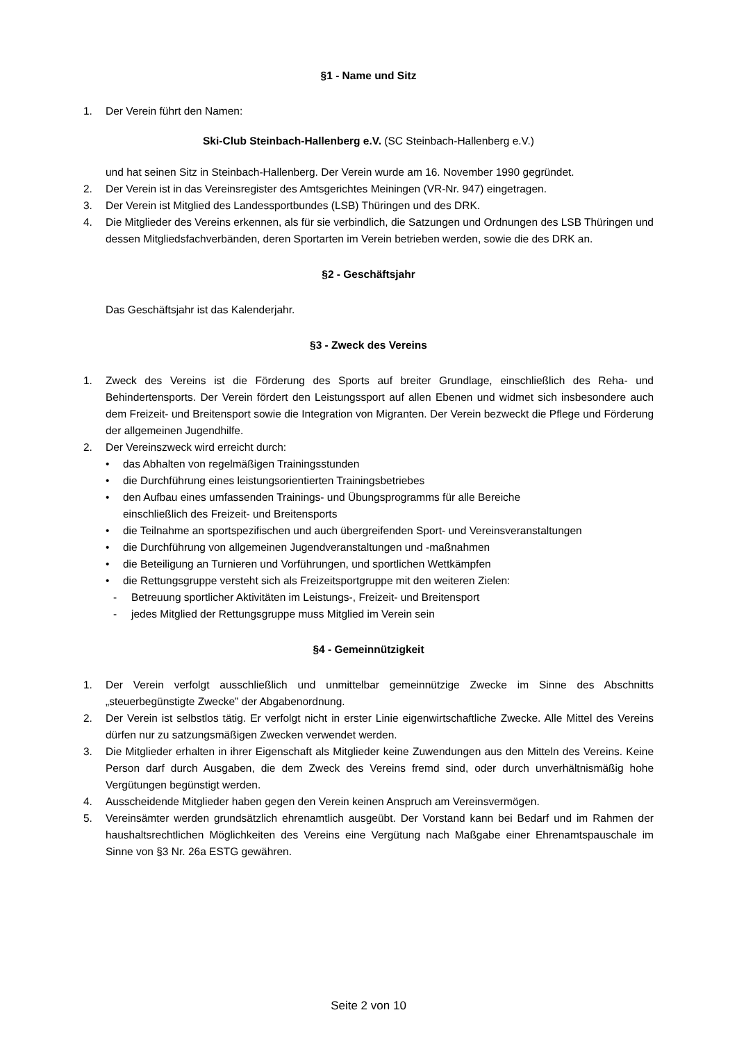§1 - Name und Sitz
1. Der Verein führt den Namen:
Ski-Club Steinbach-Hallenberg e.V. (SC Steinbach-Hallenberg e.V.)
und hat seinen Sitz in Steinbach-Hallenberg. Der Verein wurde am 16. November 1990 gegründet.
2. Der Verein ist in das Vereinsregister des Amtsgerichtes Meiningen (VR-Nr. 947) eingetragen.
3. Der Verein ist Mitglied des Landessportbundes (LSB) Thüringen und des DRK.
4. Die Mitglieder des Vereins erkennen, als für sie verbindlich, die Satzungen und Ordnungen des LSB Thüringen und dessen Mitgliedsfachverbänden, deren Sportarten im Verein betrieben werden, sowie die des DRK an.
§2 - Geschäftsjahr
Das Geschäftsjahr ist das Kalenderjahr.
§3 - Zweck des Vereins
1. Zweck des Vereins ist die Förderung des Sports auf breiter Grundlage, einschließlich des Reha- und Behindertensports. Der Verein fördert den Leistungssport auf allen Ebenen und widmet sich insbesondere auch dem Freizeit- und Breitensport sowie die Integration von Migranten. Der Verein bezweckt die Pflege und Förderung der allgemeinen Jugendhilfe.
2. Der Vereinszweck wird erreicht durch:
• das Abhalten von regelmäßigen Trainingsstunden
• die Durchführung eines leistungsorientierten Trainingsbetriebes
• den Aufbau eines umfassenden Trainings- und Übungsprogramms für alle Bereiche
einschließlich des Freizeit- und Breitensports
• die Teilnahme an sportspezifischen und auch übergreifenden Sport- und Vereinsveranstaltungen
• die Durchführung von allgemeinen Jugendveranstaltungen und -maßnahmen
• die Beteiligung an Turnieren und Vorführungen, und sportlichen Wettkämpfen
• die Rettungsgruppe versteht sich als Freizeitsportgruppe mit den weiteren Zielen:
- Betreuung sportlicher Aktivitäten im Leistungs-, Freizeit- und Breitensport
- jedes Mitglied der Rettungsgruppe muss Mitglied im Verein sein
§4 - Gemeinnützigkeit
1. Der Verein verfolgt ausschließlich und unmittelbar gemeinnützige Zwecke im Sinne des Abschnitts „steuerbegünstigte Zwecke” der Abgabenordnung.
2. Der Verein ist selbstlos tätig. Er verfolgt nicht in erster Linie eigenwirtschaftliche Zwecke. Alle Mittel des Vereins dürfen nur zu satzungsmäßigen Zwecken verwendet werden.
3. Die Mitglieder erhalten in ihrer Eigenschaft als Mitglieder keine Zuwendungen aus den Mitteln des Vereins. Keine Person darf durch Ausgaben, die dem Zweck des Vereins fremd sind, oder durch unverhältnismäßig hohe Vergütungen begünstigt werden.
4. Ausscheidende Mitglieder haben gegen den Verein keinen Anspruch am Vereinsvermögen.
5. Vereinsämter werden grundsätzlich ehrenamtlich ausgeübt. Der Vorstand kann bei Bedarf und im Rahmen der haushaltsrechtlichen Möglichkeiten des Vereins eine Vergütung nach Maßgabe einer Ehrenamtspauschale im Sinne von §3 Nr. 26a ESTG gewähren.
Seite 2 von 10